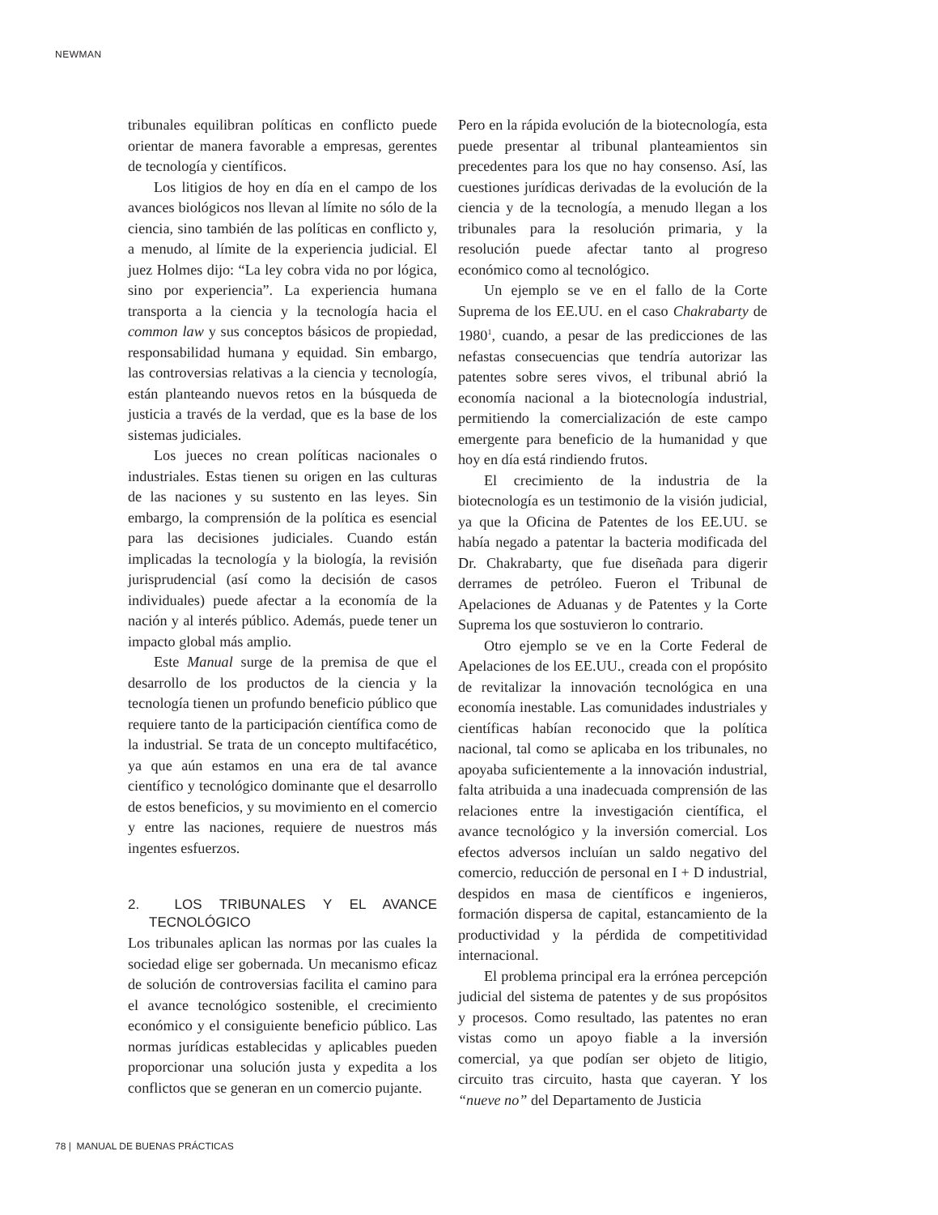NEWMAN
tribunales equilibran políticas en conflicto puede orientar de manera favorable a empresas, gerentes de tecnología y científicos.
Los litigios de hoy en día en el campo de los avances biológicos nos llevan al límite no sólo de la ciencia, sino también de las políticas en conflicto y, a menudo, al límite de la experiencia judicial. El juez Holmes dijo: “La ley cobra vida no por lógica, sino por experiencia”. La experiencia humana transporta a la ciencia y la tecnología hacia el common law y sus conceptos básicos de propiedad, responsabilidad humana y equidad. Sin embargo, las controversias relativas a la ciencia y tecnología, están planteando nuevos retos en la búsqueda de justicia a través de la verdad, que es la base de los sistemas judiciales.
Los jueces no crean políticas nacionales o industriales. Estas tienen su origen en las culturas de las naciones y su sustento en las leyes. Sin embargo, la comprensión de la política es esencial para las decisiones judiciales. Cuando están implicadas la tecnología y la biología, la revisión jurisprudencial (así como la decisión de casos individuales) puede afectar a la economía de la nación y al interés público. Además, puede tener un impacto global más amplio.
Este Manual surge de la premisa de que el desarrollo de los productos de la ciencia y la tecnología tienen un profundo beneficio público que requiere tanto de la participación científica como de la industrial. Se trata de un concepto multifacético, ya que aún estamos en una era de tal avance científico y tecnológico dominante que el desarrollo de estos beneficios, y su movimiento en el comercio y entre las naciones, requiere de nuestros más ingentes esfuerzos.
2. LOS TRIBUNALES Y EL AVANCE TECNOLÓGICO
Los tribunales aplican las normas por las cuales la sociedad elige ser gobernada. Un mecanismo eficaz de solución de controversias facilita el camino para el avance tecnológico sostenible, el crecimiento económico y el consiguiente beneficio público. Las normas jurídicas establecidas y aplicables pueden proporcionar una solución justa y expedita a los conflictos que se generan en un comercio pujante.
Pero en la rápida evolución de la biotecnología, esta puede presentar al tribunal planteamientos sin precedentes para los que no hay consenso. Así, las cuestiones jurídicas derivadas de la evolución de la ciencia y de la tecnología, a menudo llegan a los tribunales para la resolución primaria, y la resolución puede afectar tanto al progreso económico como al tecnológico.
Un ejemplo se ve en el fallo de la Corte Suprema de los EE.UU. en el caso Chakrabarty de 1980<sup>1</sup>, cuando, a pesar de las predicciones de las nefastas consecuencias que tendría autorizar las patentes sobre seres vivos, el tribunal abrió la economía nacional a la biotecnología industrial, permitiendo la comercialización de este campo emergente para beneficio de la humanidad y que hoy en día está rindiendo frutos.
El crecimiento de la industria de la biotecnología es un testimonio de la visión judicial, ya que la Oficina de Patentes de los EE.UU. se había negado a patentar la bacteria modificada del Dr. Chakrabarty, que fue diseñada para digerir derrames de petróleo. Fueron el Tribunal de Apelaciones de Aduanas y de Patentes y la Corte Suprema los que sostuvieron lo contrario.
Otro ejemplo se ve en la Corte Federal de Apelaciones de los EE.UU., creada con el propósito de revitalizar la innovación tecnológica en una economía inestable. Las comunidades industriales y científicas habían reconocido que la política nacional, tal como se aplicaba en los tribunales, no apoyaba suficientemente a la innovación industrial, falta atribuida a una inadecuada comprensión de las relaciones entre la investigación científica, el avance tecnológico y la inversión comercial. Los efectos adversos incluían un saldo negativo del comercio, reducción de personal en I + D industrial, despidos en masa de científicos e ingenieros, formación dispersa de capital, estancamiento de la productividad y la pérdida de competitividad internacional.
El problema principal era la errónea percepción judicial del sistema de patentes y de sus propósitos y procesos. Como resultado, las patentes no eran vistas como un apoyo fiable a la inversión comercial, ya que podían ser objeto de litigio, circuito tras circuito, hasta que cayeran. Y los “nueve no” del Departamento de Justicia
78 | MANUAL DE BUENAS PRÁCTICAS